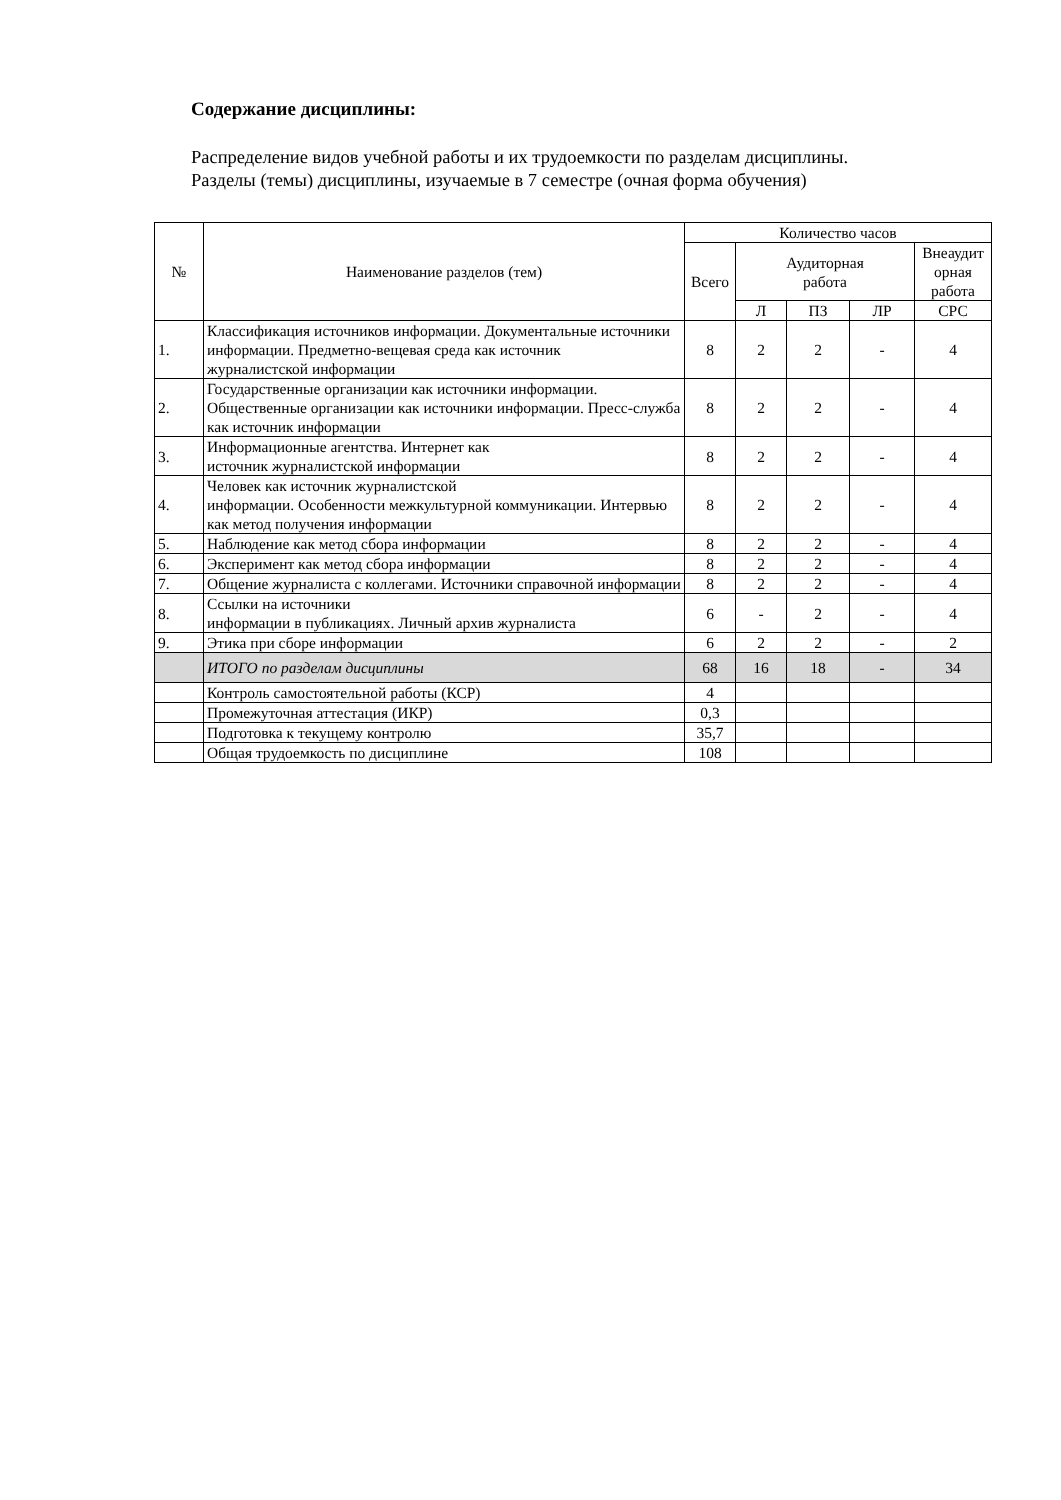Содержание дисциплины:
Распределение видов учебной работы и их трудоемкости по разделам дисциплины.
Разделы (темы) дисциплины, изучаемые в 7 семестре (очная форма обучения)
| № | Наименование разделов (тем) | Количество часов | | | | |
| --- | --- | --- | --- | --- | --- | --- |
| | | Всего | Аудиторная работа | | | Внеаудит орная работа |
| | | | Л | ПЗ | ЛР | СРС |
| 1. | Классификация источников информации. Документальные источники информации. Предметно-вещевая среда как источник журналистской информации | 8 | 2 | 2 | - | 4 |
| 2. | Государственные организации как источники информации. Общественные организации как источники информации. Пресс-служба как источник информации | 8 | 2 | 2 | - | 4 |
| 3. | Информационные агентства. Интернет как источник журналистской информации | 8 | 2 | 2 | - | 4 |
| 4. | Человек как источник журналистской информации. Особенности межкультурной коммуникации. Интервью как метод получения информации | 8 | 2 | 2 | - | 4 |
| 5. | Наблюдение как метод сбора информации | 8 | 2 | 2 | - | 4 |
| 6. | Эксперимент как метод сбора информации | 8 | 2 | 2 | - | 4 |
| 7. | Общение журналиста с коллегами. Источники справочной информации | 8 | 2 | 2 | - | 4 |
| 8. | Ссылки на источники информации в публикациях. Личный архив журналиста | 6 | - | 2 | - | 4 |
| 9. | Этика при сборе информации | 6 | 2 | 2 | - | 2 |
| | ИТОГО по разделам дисциплины | 68 | 16 | 18 | - | 34 |
| | Контроль самостоятельной работы (КСР) | 4 | | | | |
| | Промежуточная аттестация (ИКР) | 0,3 | | | | |
| | Подготовка к текущему контролю | 35,7 | | | | |
| | Общая трудоемкость по дисциплине | 108 | | | | |